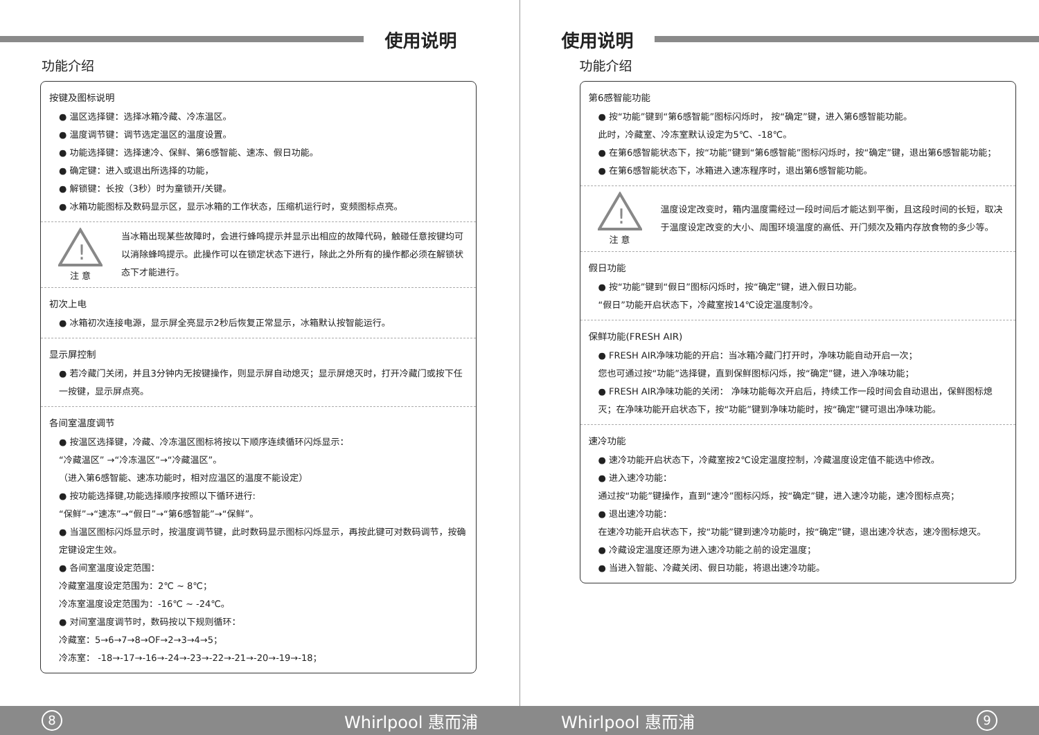使用说明
功能介绍
按键及图标说明
● 温区选择键：选择冰箱冷藏、冷冻温区。
● 温度调节键：调节选定温区的温度设置。
● 功能选择键：选择速冷、保鲜、第6感智能、速冻、假日功能。
● 确定键：进入或退出所选择的功能，
● 解锁键：长按（3秒）时为童锁开/关键。
● 冰箱功能图标及数码显示区，显示冰箱的工作状态，压缩机运行时，变频图标点亮。
!
注 意
当冰箱出现某些故障时，会进行蜂鸣提示并显示出相应的故障代码，触碰任意按键均可以消除蜂鸣提示。此操作可以在锁定状态下进行，除此之外所有的操作都必须在解锁状态下才能进行。
初次上电
● 冰箱初次连接电源，显示屏全亮显示2秒后恢复正常显示，冰箱默认按智能运行。
显示屏控制
● 若冷藏门关闭，并且3分钟内无按键操作，则显示屏自动熄灭；显示屏熄灭时，打开冷藏门或按下任一按键，显示屏点亮。
各间室温度调节
● 按温区选择键，冷藏、冷冻温区图标将按以下顺序连续循环闪烁显示：
“冷藏温区” →“冷冻温区”→“冷藏温区”。
（进入第6感智能、速冻功能时，相对应温区的温度不能设定）
● 按功能选择键,功能选择顺序按照以下循环进行:
“保鲜”→“速冻”→“假日”→“第6感智能”→“保鲜”。
● 当温区图标闪烁显示时，按温度调节键，此时数码显示图标闪烁显示，再按此键可对数码调节，按确定键设定生效。
● 各间室温度设定范围：
冷藏室温度设定范围为：2℃ ~ 8℃；
冷冻室温度设定范围为：-16℃ ~ -24℃。
● 对间室温度调节时，数码按以下规则循环：
冷藏室：5→6→7→8→OF→2→3→4→5；
冷冻室： -18→-17→-16→-24→-23→-22→-21→-20→-19→-18；
使用说明
功能介绍
第6感智能功能
● 按“功能”键到“第6感智能”图标闪烁时， 按“确定”键，进入第6感智能功能。
此时，冷藏室、冷冻室默认设定为5℃、-18℃。
● 在第6感智能状态下，按“功能”键到“第6感智能”图标闪烁时，按“确定”键，退出第6感智能功能；
● 在第6感智能状态下，冰箱进入速冻程序时，退出第6感智能功能。
!
注 意
温度设定改变时，箱内温度需经过一段时间后才能达到平衡，且这段时间的长短，取决于温度设定改变的大小、周围环境温度的高低、开门频次及箱内存放食物的多少等。
假日功能
● 按“功能”键到“假日”图标闪烁时，按“确定”键，进入假日功能。
“假日”功能开启状态下，冷藏室按14℃设定温度制冷。
保鲜功能(FRESH AIR)
● FRESH AIR净味功能的开启：当冰箱冷藏门打开时，净味功能自动开启一次；
您也可通过按“功能”选择键，直到保鲜图标闪烁，按“确定”键，进入净味功能；
● FRESH AIR净味功能的关闭： 净味功能每次开启后，持续工作一段时间会自动退出，保鲜图标熄灭；在净味功能开启状态下，按“功能”键到净味功能时，按“确定”键可退出净味功能。
速冷功能
● 速冷功能开启状态下，冷藏室按2℃设定温度控制，冷藏温度设定值不能选中修改。
● 进入速冷功能：
通过按“功能”键操作，直到“速冷”图标闪烁，按“确定”键，进入速冷功能，速冷图标点亮；
● 退出速冷功能：
在速冷功能开启状态下，按“功能”键到速冷功能时，按“确定”键，退出速冷状态，速冷图标熄灭。
● 冷藏设定温度还原为进入速冷功能之前的设定温度；
● 当进入智能、冷藏关闭、假日功能，将退出速冷功能。
8 Whirlpool 惠而浦 Whirlpool 惠而浦 9